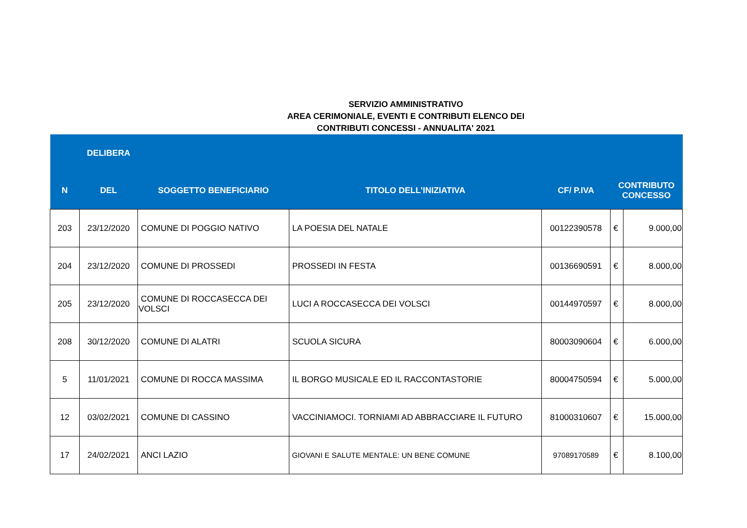SERVIZIO AMMINISTRATIVO
AREA CERIMONIALE, EVENTI E CONTRIBUTI ELENCO DEI
CONTRIBUTI CONCESSI - ANNUALITA' 2021
| | DELIBERA | | | | | |
| --- | --- | --- | --- | --- | --- | --- |
| N | DEL | SOGGETTO BENEFICIARIO | TITOLO DELL'INIZIATIVA | CF/ P.IVA | CONTRIBUTO CONCESSO | |
| 203 | 23/12/2020 | COMUNE DI POGGIO NATIVO | LA POESIA DEL NATALE | 00122390578 | € | 9.000,00 |
| 204 | 23/12/2020 | COMUNE DI PROSSEDI | PROSSEDI IN FESTA | 00136690591 | € | 8.000,00 |
| 205 | 23/12/2020 | COMUNE DI ROCCASECCA DEI VOLSCI | LUCI A ROCCASECCA DEI VOLSCI | 00144970597 | € | 8.000,00 |
| 208 | 30/12/2020 | COMUNE DI ALATRI | SCUOLA SICURA | 80003090604 | € | 6.000,00 |
| 5 | 11/01/2021 | COMUNE DI ROCCA MASSIMA | IL BORGO MUSICALE ED IL RACCONTASTORIE | 80004750594 | € | 5.000,00 |
| 12 | 03/02/2021 | COMUNE DI CASSINO | VACCINIAMOCI. TORNIAMI AD ABBRACCIARE IL FUTURO | 81000310607 | € | 15.000,00 |
| 17 | 24/02/2021 | ANCI LAZIO | GIOVANI E SALUTE MENTALE: UN BENE COMUNE | 97089170589 | € | 8.100,00 |